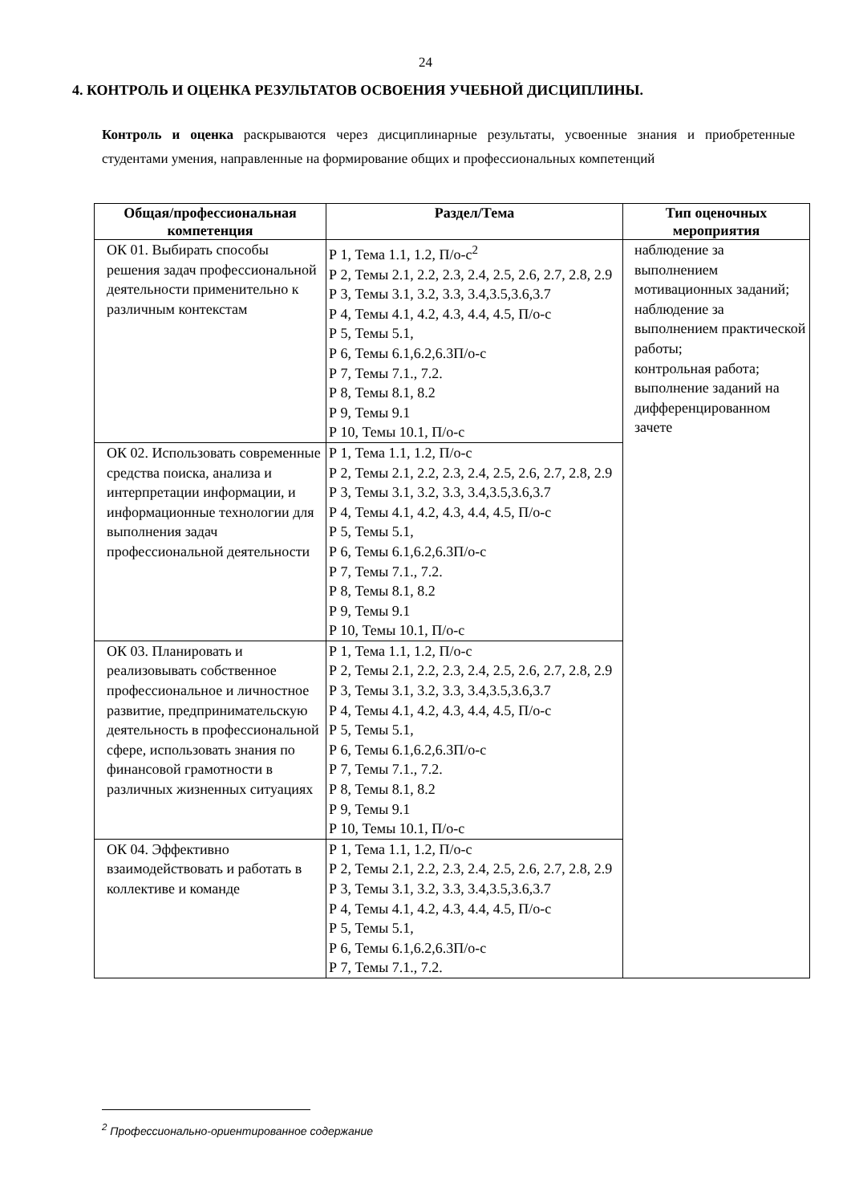24
4. КОНТРОЛЬ И ОЦЕНКА РЕЗУЛЬТАТОВ ОСВОЕНИЯ УЧЕБНОЙ ДИСЦИПЛИНЫ.
Контроль и оценка раскрываются через дисциплинарные результаты, усвоенные знания и приобретенные студентами умения, направленные на формирование общих и профессиональных компетенций
| Общая/профессиональная компетенция | Раздел/Тема | Тип оценочных мероприятия |
| --- | --- | --- |
| ОК 01. Выбирать способы решения задач профессиональной деятельности применительно к различным контекстам | Р 1, Тема 1.1, 1.2, П/о-с<sup>2</sup> Р 2, Темы 2.1, 2.2, 2.3, 2.4, 2.5, 2.6, 2.7, 2.8, 2.9 Р 3, Темы 3.1, 3.2, 3.3, 3.4,3.5,3.6,3.7 Р 4, Темы 4.1, 4.2, 4.3, 4.4, 4.5, П/о-с Р 5, Темы 5.1, Р 6, Темы 6.1,6.2,6.3П/о-с Р 7, Темы 7.1., 7.2. Р 8, Темы 8.1, 8.2 Р 9, Темы 9.1 Р 10, Темы 10.1, П/о-с | наблюдение за выполнением мотивационных заданий; наблюдение за выполнением практической работы; контрольная работа; выполнение заданий на дифференцированном зачете |
| ОК 02. Использовать современные средства поиска, анализа и интерпретации информации, и информационные технологии для выполнения задач профессиональной деятельности | Р 1, Тема 1.1, 1.2, П/о-с Р 2, Темы 2.1, 2.2, 2.3, 2.4, 2.5, 2.6, 2.7, 2.8, 2.9 Р 3, Темы 3.1, 3.2, 3.3, 3.4,3.5,3.6,3.7 Р 4, Темы 4.1, 4.2, 4.3, 4.4, 4.5, П/о-с Р 5, Темы 5.1, Р 6, Темы 6.1,6.2,6.3П/о-с Р 7, Темы 7.1., 7.2. Р 8, Темы 8.1, 8.2 Р 9, Темы 9.1 Р 10, Темы 10.1, П/о-с | |
| ОК 03. Планировать и реализовывать собственное профессиональное и личностное развитие, предпринимательскую деятельность в профессиональной сфере, использовать знания по финансовой грамотности в различных жизненных ситуациях | Р 1, Тема 1.1, 1.2, П/о-с Р 2, Темы 2.1, 2.2, 2.3, 2.4, 2.5, 2.6, 2.7, 2.8, 2.9 Р 3, Темы 3.1, 3.2, 3.3, 3.4,3.5,3.6,3.7 Р 4, Темы 4.1, 4.2, 4.3, 4.4, 4.5, П/о-с Р 5, Темы 5.1, Р 6, Темы 6.1,6.2,6.3П/о-с Р 7, Темы 7.1., 7.2. Р 8, Темы 8.1, 8.2 Р 9, Темы 9.1 Р 10, Темы 10.1, П/о-с | |
| ОК 04. Эффективно взаимодействовать и работать в коллективе и команде | Р 1, Тема 1.1, 1.2, П/о-с Р 2, Темы 2.1, 2.2, 2.3, 2.4, 2.5, 2.6, 2.7, 2.8, 2.9 Р 3, Темы 3.1, 3.2, 3.3, 3.4,3.5,3.6,3.7 Р 4, Темы 4.1, 4.2, 4.3, 4.4, 4.5, П/о-с Р 5, Темы 5.1, Р 6, Темы 6.1,6.2,6.3П/о-с Р 7, Темы 7.1., 7.2. | |
<sup>2</sup> Профессионально-ориентированное содержание